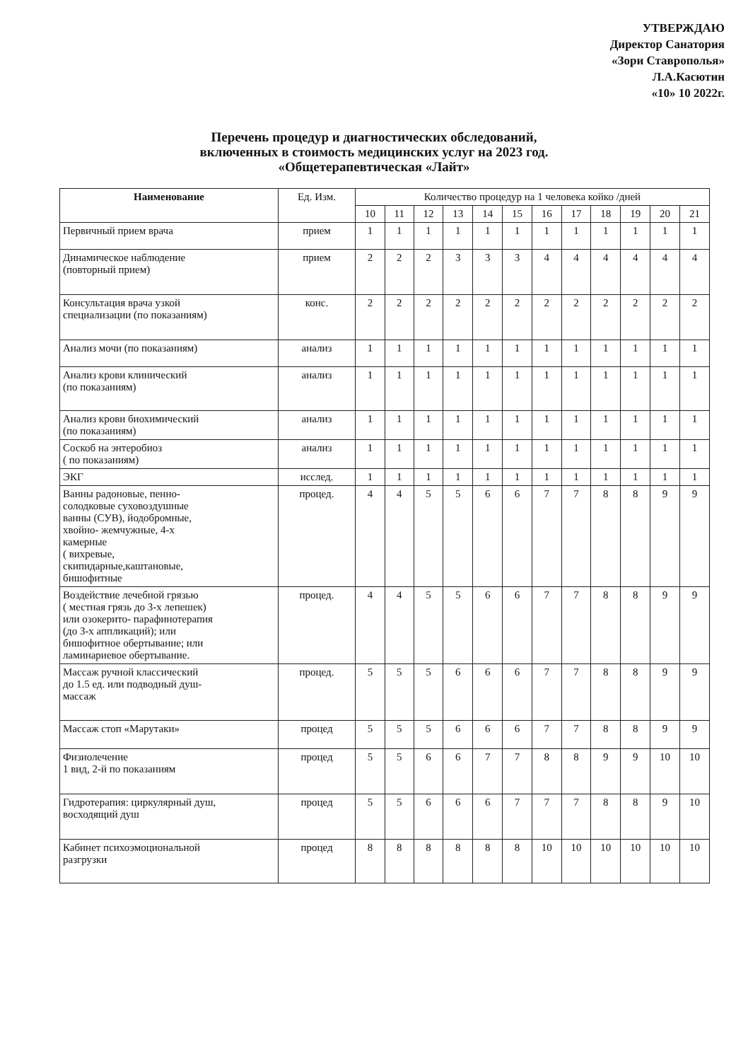УТВЕРЖДАЮ
Директор Санатория
«Зори Ставрополья»
Л.А.Касютин
«10» 10 2022г.
Перечень процедур и диагностических обследований,
включенных в стоимость медицинских услуг на 2023 год.
«Общетерапевтическая «Лайт»
| Наименование | Ед. Изм. | Количество процедур на 1 человека койко /дней | | | | | | | | | | | |
| --- | --- | --- | --- | --- | --- | --- | --- | --- | --- | --- | --- | --- | --- |
| | | 10 | 11 | 12 | 13 | 14 | 15 | 16 | 17 | 18 | 19 | 20 | 21 |
| Первичный прием врача | прием | 1 | 1 | 1 | 1 | 1 | 1 | 1 | 1 | 1 | 1 | 1 | 1 |
| Динамическое наблюдение (повторный прием) | прием | 2 | 2 | 2 | 3 | 3 | 3 | 4 | 4 | 4 | 4 | 4 | 4 |
| Консультация врача узкой специализации (по показаниям) | конс. | 2 | 2 | 2 | 2 | 2 | 2 | 2 | 2 | 2 | 2 | 2 | 2 |
| Анализ мочи (по показаниям) | анализ | 1 | 1 | 1 | 1 | 1 | 1 | 1 | 1 | 1 | 1 | 1 | 1 |
| Анализ крови клинический (по показаниям) | анализ | 1 | 1 | 1 | 1 | 1 | 1 | 1 | 1 | 1 | 1 | 1 | 1 |
| Анализ крови биохимический (по показаниям) | анализ | 1 | 1 | 1 | 1 | 1 | 1 | 1 | 1 | 1 | 1 | 1 | 1 |
| Соскоб на энтеробиоз ( по показаниям) | анализ | 1 | 1 | 1 | 1 | 1 | 1 | 1 | 1 | 1 | 1 | 1 | 1 |
| ЭКГ | исслед. | 1 | 1 | 1 | 1 | 1 | 1 | 1 | 1 | 1 | 1 | 1 | 1 |
| Ванны радоновые, пенно- солодковые суховоздушные ванны (СУВ), йодобромные, хвойно- жемчужные, 4-х камерные ( вихревые, скипидарные,каштановые, бишофитные | процед. | 4 | 4 | 5 | 5 | 6 | 6 | 7 | 7 | 8 | 8 | 9 | 9 |
| Воздействие лечебной грязью ( местная грязь до 3-х лепешек) или озокерито- парафинотерапия (до 3-х аппликаций); или бишофитное обертывание; или ламинариевое обертывание. | процед. | 4 | 4 | 5 | 5 | 6 | 6 | 7 | 7 | 8 | 8 | 9 | 9 |
| Массаж ручной классический до 1.5 ед. или подводный душ- массаж | процед. | 5 | 5 | 5 | 6 | 6 | 6 | 7 | 7 | 8 | 8 | 9 | 9 |
| Массаж стоп «Марутаки» | процед | 5 | 5 | 5 | 6 | 6 | 6 | 7 | 7 | 8 | 8 | 9 | 9 |
| Физиолечение 1 вид, 2-й по показаниям | процед | 5 | 5 | 6 | 6 | 7 | 7 | 8 | 8 | 9 | 9 | 10 | 10 |
| Гидротерапия: циркулярный душ, восходящий душ | процед | 5 | 5 | 6 | 6 | 6 | 7 | 7 | 7 | 8 | 8 | 9 | 10 |
| Кабинет психоэмоциональной разгрузки | процед | 8 | 8 | 8 | 8 | 8 | 8 | 10 | 10 | 10 | 10 | 10 | 10 |